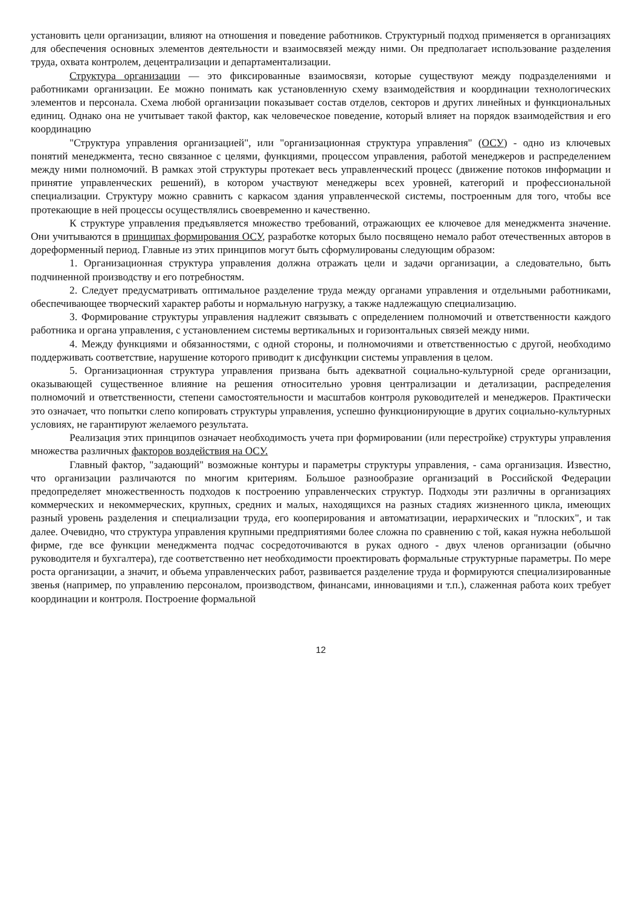установить цели организации, влияют на отношения и поведение работников. Структурный подход применяется в организациях для обеспечения основных элементов деятельности и взаимосвязей между ними. Он предполагает использование разделения труда, охвата контролем, децентрализации и департаментализации.
Структура организации — это фиксированные взаимосвязи, которые существуют между подразделениями и работниками организации. Ее можно понимать как установленную схему взаимодействия и координации технологических элементов и персонала. Схема любой организации показывает состав отделов, секторов и других линейных и функциональных единиц. Однако она не учитывает такой фактор, как человеческое поведение, который влияет на порядок взаимодействия и его координацию
"Структура управления организацией", или "организационная структура управления" (ОСУ) - одно из ключевых понятий менеджмента, тесно связанное с целями, функциями, процессом управления, работой менеджеров и распределением между ними полномочий. В рамках этой структуры протекает весь управленческий процесс (движение потоков информации и принятие управленческих решений), в котором участвуют менеджеры всех уровней, категорий и профессиональной специализации. Структуру можно сравнить с каркасом здания управленческой системы, построенным для того, чтобы все протекающие в ней процессы осуществлялись своевременно и качественно.
К структуре управления предъявляется множество требований, отражающих ее ключевое для менеджмента значение. Они учитываются в принципах формирования ОСУ, разработке которых было посвящено немало работ отечественных авторов в дореформенный период. Главные из этих принципов могут быть сформулированы следующим образом:
1. Организационная структура управления должна отражать цели и задачи организации, а следовательно, быть подчиненной производству и его потребностям.
2. Следует предусматривать оптимальное разделение труда между органами управления и отдельными работниками, обеспечивающее творческий характер работы и нормальную нагрузку, а также надлежащую специализацию.
3. Формирование структуры управления надлежит связывать с определением полномочий и ответственности каждого работника и органа управления, с установлением системы вертикальных и горизонтальных связей между ними.
4. Между функциями и обязанностями, с одной стороны, и полномочиями и ответственностью с другой, необходимо поддерживать соответствие, нарушение которого приводит к дисфункции системы управления в целом.
5. Организационная структура управления призвана быть адекватной социально-культурной среде организации, оказывающей существенное влияние на решения относительно уровня централизации и детализации, распределения полномочий и ответственности, степени самостоятельности и масштабов контроля руководителей и менеджеров. Практически это означает, что попытки слепо копировать структуры управления, успешно функционирующие в других социально-культурных условиях, не гарантируют желаемого результата.
Реализация этих принципов означает необходимость учета при формировании (или перестройке) структуры управления множества различных факторов воздействия на ОСУ.
Главный фактор, "задающий" возможные контуры и параметры структуры управления, - сама организация. Известно, что организации различаются по многим критериям. Большое разнообразие организаций в Российской Федерации предопределяет множественность подходов к построению управленческих структур. Подходы эти различны в организациях коммерческих и некоммерческих, крупных, средних и малых, находящихся на разных стадиях жизненного цикла, имеющих разный уровень разделения и специализации труда, его кооперирования и автоматизации, иерархических и "плоских", и так далее. Очевидно, что структура управления крупными предприятиями более сложна по сравнению с той, какая нужна небольшой фирме, где все функции менеджмента подчас сосредоточиваются в руках одного - двух членов организации (обычно руководителя и бухгалтера), где соответственно нет необходимости проектировать формальные структурные параметры. По мере роста организации, а значит, и объема управленческих работ, развивается разделение труда и формируются специализированные звенья (например, по управлению персоналом, производством, финансами, инновациями и т.п.), слаженная работа коих требует координации и контроля. Построение формальной
12